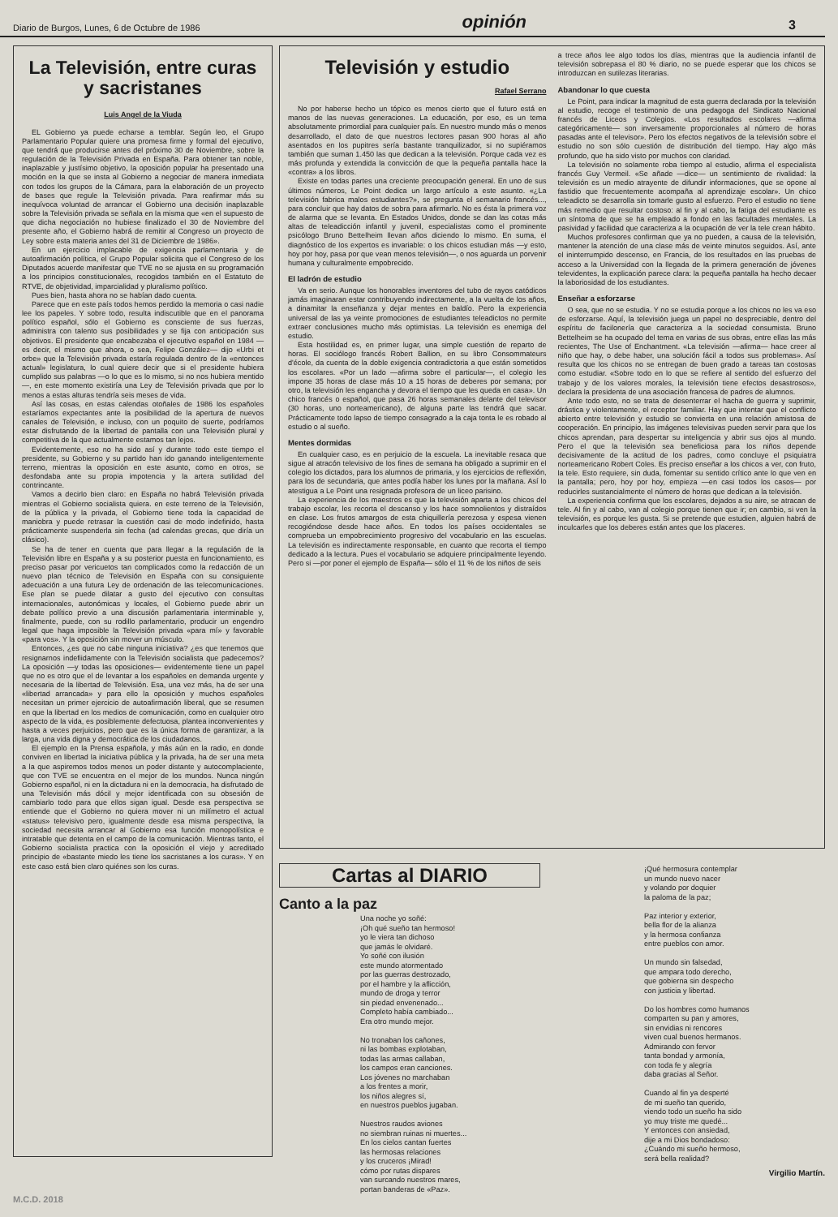Diario de Burgos, Lunes, 6 de Octubre de 1986 opinión 3
La Televisión, entre curas y sacristanes
Luis Angel de la Viuda
EL Gobierno ya puede echarse a temblar. Según leo, el Grupo Parlamentario Popular quiere una promesa firme y formal del ejecutivo, que tendrá que producirse antes del próximo 30 de Noviembre, sobre la regulación de la Televisión Privada en España. Para obtener tan noble, inaplazable y justísimo objetivo, la oposición popular ha presentado una moción en la que se insta al Gobierno a negociar de manera inmediata con todos los grupos de la Cámara, para la elaboración de un proyecto de bases que regule la Televisión privada. Para reafirmar más su inequívoca voluntad de arrancar el Gobierno una decisión inaplazable sobre la Televisión privada se señala en la misma que «en el supuesto de que dicha negociación no hubiese finalizado el 30 de Noviembre del presente año, el Gobierno habrá de remitir al Congreso un proyecto de Ley sobre esta materia antes del 31 de Diciembre de 1986».
En un ejercicio implacable de exigencia parlamentaria y de autoafirmación política, el Grupo Popular solicita que el Congreso de los Diputados acuerde manifestar que TVE no se ajusta en su programación a los principios constitucionales, recogidos también en el Estatuto de RTVE, de objetividad, imparcialidad y pluralismo político.
Pues bien, hasta ahora no se habían dado cuenta.
Parece que en este país todos hemos perdido la memoria o casi nadie lee los papeles. Y sobre todo, resulta indiscutible que en el panorama político español, sólo el Gobierno es consciente de sus fuerzas, administra con talento sus posibilidades y se fija con anticipación sus objetivos. El presidente que encabezaba el ejecutivo español en 1984 —es decir, el mismo que ahora, o sea, Felipe González— dijo «Urbi et orbe» que la Televisión privada estaría regulada dentro de la «entonces actual» legislatura, lo cual quiere decir que si el presidente hubiera cumplido sus palabras —o lo que es lo mismo, si no nos hubiera mentido—, en este momento existiría una Ley de Televisión privada que por lo menos a estas alturas tendría seis meses de vida.
Así las cosas, en estas calendas otoñales de 1986 los españoles estaríamos expectantes ante la posibilidad de la apertura de nuevos canales de Televisión, e incluso, con un poquito de suerte, podríamos estar disfrutando de la libertad de pantalla con una Televisión plural y competitiva de la que actualmente estamos tan lejos.
Evidentemente, eso no ha sido así y durante todo este tiempo el presidente, su Gobierno y su partido han ido ganando inteligentemente terreno, mientras la oposición en este asunto, como en otros, se desfondaba ante su propia impotencia y la artera sutilidad del contrincante.
Vamos a decirlo bien claro: en España no habrá Televisión privada mientras el Gobierno socialista quiera. en este terreno de la Televisión, de la pública y la privada, el Gobierno tiene toda la capacidad de maniobra y puede retrasar la cuestión casi de modo indefinido, hasta prácticamente suspenderla sin fecha (ad calendas grecas, que diría un clásico).
Se ha de tener en cuenta que para llegar a la regulación de la Televisión libre en España y a su posterior puesta en funcionamiento, es preciso pasar por vericuetos tan complicados como la redacción de un nuevo plan técnico de Televisión en España con su consiguiente adecuación a una futura Ley de ordenación de las telecomunicaciones. Ese plan se puede dilatar a gusto del ejecutivo con consultas internacionales, autonómicas y locales, el Gobierno puede abrir un debate político previo a una discusión parlamentaria interminable y, finalmente, puede, con su rodillo parlamentario, producir un engendro legal que haga imposible la Televisión privada «para mí» y favorable «para vos». Y la oposición sin mover un músculo.
Entonces, ¿es que no cabe ninguna iniciativa? ¿es que tenemos que resignarnos indefiidamente con la Televisión socialista que padecemos? La oposición —y todas las oposiciones— evidentemente tiene un papel que no es otro que el de levantar a los españoles en demanda urgente y necesaria de la libertad de Televisión. Esa, una vez más, ha de ser una «libertad arrancada» y para ello la oposición y muchos españoles necesitan un primer ejercicio de autoafirmación liberal, que se resumen en que la libertad en los medios de comunicación, como en cualquier otro aspecto de la vida, es posiblemente defectuosa, plantea inconvenientes y hasta a veces perjuicios, pero que es la única forma de garantizar, a la larga, una vida digna y democrática de los ciudadanos.
El ejemplo en la Prensa española, y más aún en la radio, en donde conviven en libertad la iniciativa pública y la privada, ha de ser una meta a la que aspiremos todos menos un poder distante y autocomplaciente, que con TVE se encuentra en el mejor de los mundos. Nunca ningún Gobierno español, ni en la dictadura ni en la democracia, ha disfrutado de una Televisión más dócil y mejor identificada con su obsesión de cambiarlo todo para que ellos sigan igual. Desde esa perspectiva se entiende que el Gobierno no quiera mover ni un milímetro el actual «status» televisivo pero, igualmente desde esa misma perspectiva, la sociedad necesita arrancar al Gobierno esa función monopolística e intratable que detenta en el campo de la comunicación. Mientras tanto, el Gobierno socialista practica con la oposición el viejo y acreditado principio de «bastante miedo les tiene los sacristanes a los curas». Y en este caso está bien claro quiénes son los curas.
Televisión y estudio
Rafael Serrano
No por haberse hecho un tópico es menos cierto que el futuro está en manos de las nuevas generaciones. La educación, por eso, es un tema absolutamente primordial para cualquier país. En nuestro mundo más o menos desarrollado, el dato de que nuestros lectores pasan 900 horas al año asentados en los pupitres sería bastante tranquilizador, si no supiéramos también que suman 1.450 las que dedican a la televisión. Porque cada vez es más profunda y extendida la convicción de que la pequeña pantalla hace la «contra» a los libros.
Existe en todas partes una creciente preocupación general. En uno de sus últimos números, Le Point dedica un largo artículo a este asunto. «¿La televisión fabrica malos estudiantes?», se pregunta el semanario francés..., para concluir que hay datos de sobra para afirmarlo. No es ésta la primera voz de alarma que se levanta. En Estados Unidos, donde se dan las cotas más altas de teleadicción infantil y juvenil, especialistas como el prominente psicólogo Bruno Bettelheim llevan años diciendo lo mismo. En suma, el diagnóstico de los expertos es invariable: o los chicos estudian más —y esto, hoy por hoy, pasa por que vean menos televisión—, o nos aguarda un porvenir humana y culturalmente empobrecido.
El ladrón de estudio
Va en serio. Aunque los honorables inventores del tubo de rayos catódicos jamás imaginaran estar contribuyendo indirectamente, a la vuelta de los años, a dinamitar la enseñanza y dejar mentes en baldío. Pero la experiencia universal de las ya veinte promociones de estudiantes teleadictos no permite extraer conclusiones mucho más optimistas. La televisión es enemiga del estudio.
Esta hostilidad es, en primer lugar, una simple cuestión de reparto de horas. El sociólogo francés Robert Ballion, en su libro Consommateurs d'école, da cuenta de la doble exigencia contradictoria a que están sometidos los escolares. «Por un lado —afirma sobre el particular—, el colegio les impone 35 horas de clase más 10 a 15 horas de deberes por semana; por otro, la televisión les engancha y devora el tiempo que les queda en casa». Un chico francés o español, que pasa 26 horas semanales delante del televisor (30 horas, uno norteamericano), de alguna parte las tendrá que sacar. Prácticamente todo lapso de tiempo consagrado a la caja tonta le es robado al estudio o al sueño.
Mentes dormidas
En cualquier caso, es en perjuicio de la escuela. La inevitable resaca que sigue al atracón televisivo de los fines de semana ha obligado a suprimir en el colegio los dictados, para los alumnos de primaria, y los ejercicios de reflexión, para los de secundaria, que antes podía haber los lunes por la mañana. Así lo atestigua a Le Point una resignada profesora de un liceo parisino.
La experiencia de los maestros es que la televisión aparta a los chicos del trabajo escolar, les recorta el descanso y los hace somnolientos y distraídos en clase. Los frutos amargos de esta chiquillería perezosa y espesa vienen recogiéndose desde hace años. En todos los países occidentales se comprueba un empobrecimiento progresivo del vocabulario en las escuelas. La televisión es indirectamente responsable, en cuanto que recorta el tiempo dedicado a la lectura. Pues el vocabulario se adquiere principalmente leyendo. Pero si —por poner el ejemplo de España— sólo el 11 % de los niños de seis
a trece años lee algo todos los días, mientras que la audiencia infantil de televisión sobrepasa el 80 % diario, no se puede esperar que los chicos se introduzcan en sutilezas literarias.
Abandonar lo que cuesta
Le Point, para indicar la magnitud de esta guerra declarada por la televisión al estudio, recoge el testimonio de una pedagoga del Sindicato Nacional francés de Liceos y Colegios. «Los resultados escolares —afirma categóricamente— son inversamente proporcionales al número de horas pasadas ante el televisor». Pero los efectos negativos de la televisión sobre el estudio no son sólo cuestión de distribución del tiempo. Hay algo más profundo, que ha sido visto por muchos con claridad.
La televisión no solamente roba tiempo al estudio, afirma el especialista francés Guy Vermeil. «Se añade —dice— un sentimiento de rivalidad: la televisión es un medio atrayente de difundir informaciones, que se opone al fastidio que frecuentemente acompaña al aprendizaje escolar». Un chico teleadicto se desarrolla sin tomarle gusto al esfuerzo. Pero el estudio no tiene más remedio que resultar costoso: al fin y al cabo, la fatiga del estudiante es un síntoma de que se ha empleado a fondo en las facultades mentales. La pasividad y facilidad que caracteriza a la ocupación de ver la tele crean hábito.
Muchos profesores confirman que ya no pueden, a causa de la televisión, mantener la atención de una clase más de veinte minutos seguidos. Así, ante el ininterrumpido descenso, en Francia, de los resultados en las pruebas de acceso a la Universidad con la llegada de la primera generación de jóvenes televidentes, la explicación parece clara: la pequeña pantalla ha hecho decaer la laboriosidad de los estudiantes.
Enseñar a esforzarse
O sea, que no se estudia. Y no se estudia porque a los chicos no les va eso de esforzarse. Aquí, la televisión juega un papel no despreciable, dentro del espíritu de facilonería que caracteriza a la sociedad consumista. Bruno Bettelheim se ha ocupado del tema en varias de sus obras, entre ellas las más recientes, The Use of Enchantment. «La televisión —afirma— hace creer al niño que hay, o debe haber, una solución fácil a todos sus problemas». Así resulta que los chicos no se entregan de buen grado a tareas tan costosas como estudiar. «Sobre todo en lo que se refiere al sentido del esfuerzo del trabajo y de los valores morales, la televisión tiene efectos desastrosos», declara la presidenta de una asociación francesa de padres de alumnos.
Ante todo esto, no se trata de desenterrar el hacha de guerra y suprimir, drástica y violentamente, el receptor familiar. Hay que intentar que el conflicto abierto entre televisión y estudio se convierta en una relación amistosa de cooperación. En principio, las imágenes televisivas pueden servir para que los chicos aprendan, para despertar su inteligencia y abrir sus ojos al mundo. Pero el que la televisión sea beneficiosa para los niños depende decisivamente de la actitud de los padres, como concluye el psiquiatra norteamericano Robert Coles. Es preciso enseñar a los chicos a ver, con fruto, la tele. Esto requiere, sin duda, fomentar su sentido crítico ante lo que ven en la pantalla; pero, hoy por hoy, empieza —en casi todos los casos— por reducirles sustancialmente el número de horas que dedican a la televisión.
La experiencia confirma que los escolares, dejados a su aire, se atracan de tele. Al fin y al cabo, van al colegio porque tienen que ir; en cambio, si ven la televisión, es porque les gusta. Si se pretende que estudien, alguien habrá de inculcarles que los deberes están antes que los placeres.
Cartas al DIARIO
Canto a la paz
Una noche yo soñé: ¡Oh qué sueño tan hermoso! yo le viera tan dichoso que jamás le olvidaré. Yo soñé con ilusión este mundo atormentado por las guerras destrozado, por el hambre y la aflicción, mundo de droga y terror sin piedad envenenado... Completo había cambiado... Era otro mundo mejor. No tronaban los cañones, ni las bombas explotaban, todas las armas callaban, los campos eran canciones. Los jóvenes no marchaban a los frentes a morir, los niños alegres sí, en nuestros pueblos jugaban. Nuestros raudos aviones no siembran ruinas ni muertes... En los cielos cantan fuertes las hermosas relaciones y los cruceros ¡Mirad! cómo por rutas dispares van surcando nuestros mares, portan banderas de «Paz».
¡Qué hermosura contemplar un mundo nuevo nacer y volando por doquier la paloma de la paz; Paz interior y exterior, bella flor de la alianza y la hermosa confianza entre pueblos con amor. Un mundo sin falsedad, que ampara todo derecho, que gobierna sin despecho con justicia y libertad. Do los hombres como humanos comparten su pan y amores, sin envidias ni rencores viven cual buenos hermanos. Admirando con fervor tanta bondad y armonía, con toda fe y alegría daba gracias al Señor. Cuando al fin ya desperté de mi sueño tan querido, viendo todo un sueño ha sido yo muy triste me quedé... Y entonces con ansiedad, dije a mi Dios bondadoso: ¿Cuándo mi sueño hermoso, será bella realidad?
Virgilio Martín.
M.C.D. 2018